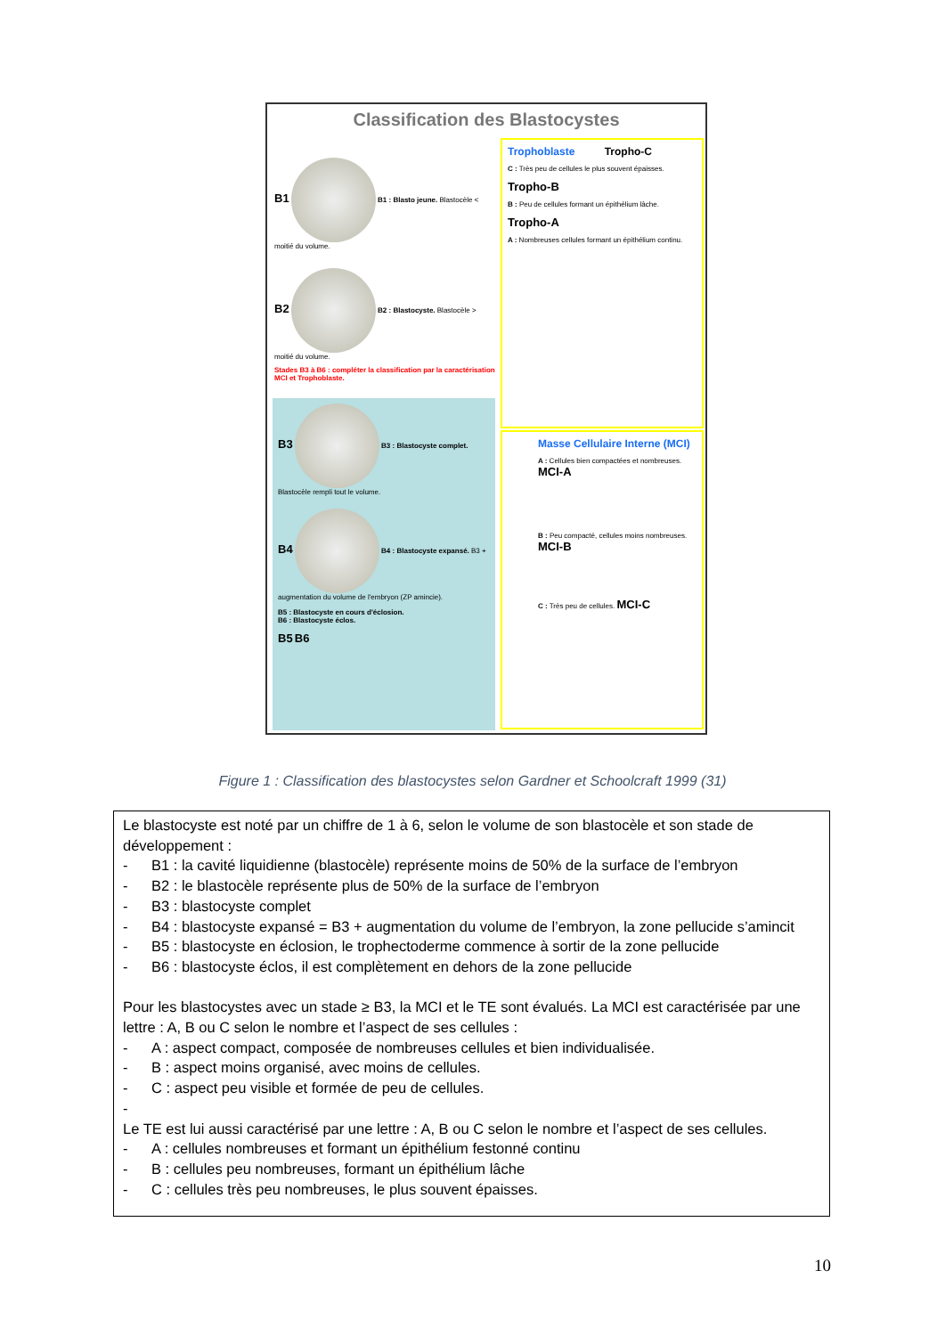Classification des Blastocystes
B1 B1 : Blasto jeune. Blastocèle < moitié du volume.
B2 B2 : Blastocyste. Blastocèle > moitié du volume.
Stades B3 à B6 : compléter la classification par la caractérisation MCI et Trophoblaste.
B3 B3 : Blastocyste complet. Blastocèle rempli tout le volume.
B4 B4 : Blastocyste expansé. B3 + augmentation du volume de l'embryon (ZP amincie).
B5 : Blastocyste en cours d'éclosion.
B6 : Blastocyste éclos.
B5 B6
Trophoblaste Tropho-C
C : Très peu de cellules le plus souvent épaisses.
Tropho-B
B : Peu de cellules formant un épithélium lâche.
Tropho-A
A : Nombreuses cellules formant un épithélium continu.
Masse Cellulaire Interne (MCI)
A : Cellules bien compactées et nombreuses. MCI-A
B : Peu compacté, cellules moins nombreuses. MCI-B
C : Très peu de cellules. MCI-C
Figure 1 : Classification des blastocystes selon Gardner et Schoolcraft 1999 (31)
Le blastocyste est noté par un chiffre de 1 à 6, selon le volume de son blastocèle et son stade de développement :
- B1 : la cavité liquidienne (blastocèle) représente moins de 50% de la surface de l’embryon
- B2 : le blastocèle représente plus de 50% de la surface de l’embryon
- B3 : blastocyste complet
- B4 : blastocyste expansé = B3 + augmentation du volume de l’embryon, la zone pellucide s’amincit
- B5 : blastocyste en éclosion, le trophectoderme commence à sortir de la zone pellucide
- B6 : blastocyste éclos, il est complètement en dehors de la zone pellucide
Pour les blastocystes avec un stade ≥ B3, la MCI et le TE sont évalués. La MCI est caractérisée par une lettre : A, B ou C selon le nombre et l’aspect de ses cellules :
- A : aspect compact, composée de nombreuses cellules et bien individualisée.
- B : aspect moins organisé, avec moins de cellules.
- C : aspect peu visible et formée de peu de cellules.
-
Le TE est lui aussi caractérisé par une lettre : A, B ou C selon le nombre et l’aspect de ses cellules.
- A : cellules nombreuses et formant un épithélium festonné continu
- B : cellules peu nombreuses, formant un épithélium lâche
- C : cellules très peu nombreuses, le plus souvent épaisses.
10